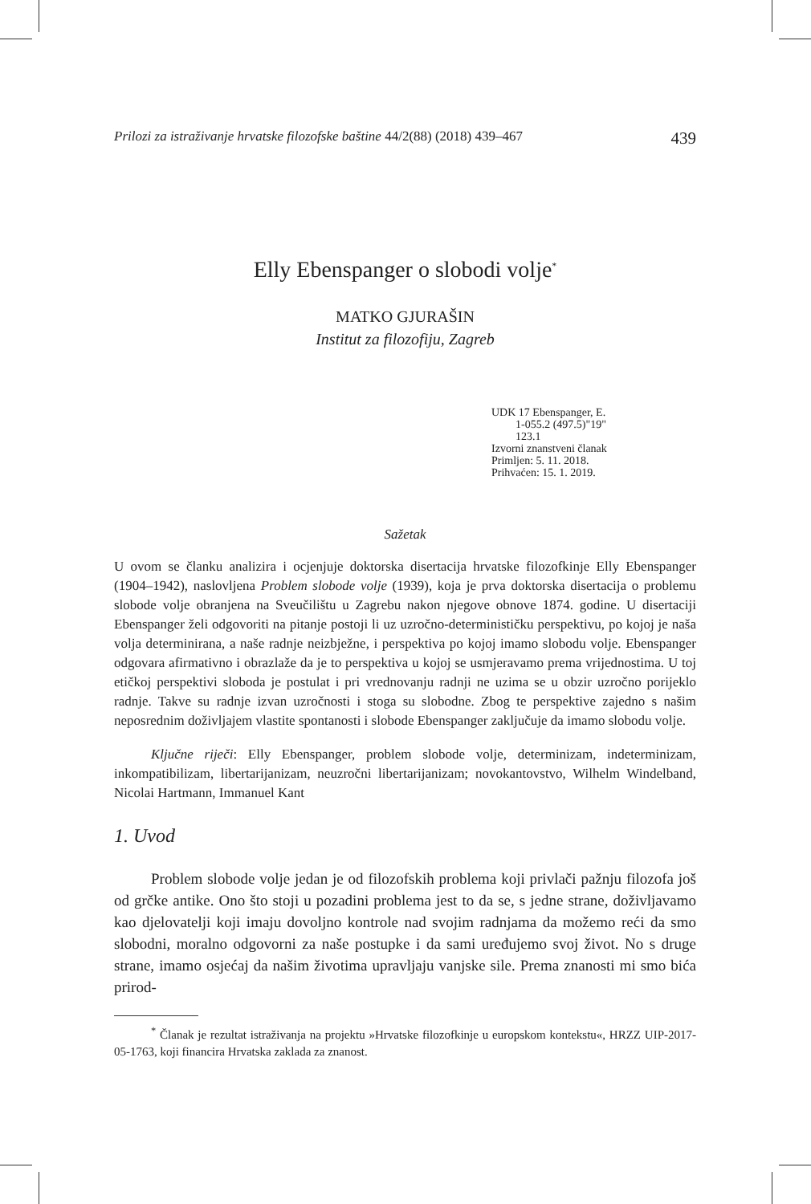Prilozi za istraživanje hrvatske filozofske baštine 44/2(88) (2018) 439–467 439
Elly Ebenspanger o slobodi volje<sup>*</sup>
MATKO GJURAŠIN
Institut za filozofiju, Zagreb
UDK 17 Ebenspanger, E.
1-055.2 (497.5)"19"
123.1
Izvorni znanstveni članak
Primljen: 5. 11. 2018.
Prihvaćen: 15. 1. 2019.
Sažetak
U ovom se članku analizira i ocjenjuje doktorska disertacija hrvatske filozofkinje Elly Ebenspanger (1904–1942), naslovljena Problem slobode volje (1939), koja je prva doktorska disertacija o problemu slobode volje obranjena na Sveučilištu u Zagrebu nakon njegove obnove 1874. godine. U disertaciji Ebenspanger želi odgovoriti na pitanje postoji li uz uzročno-determinističku perspektivu, po kojoj je naša volja determinirana, a naše radnje neizbježne, i perspektiva po kojoj imamo slobodu volje. Ebenspanger odgovara afirmativno i obrazlaže da je to perspektiva u kojoj se usmjeravamo prema vrijednostima. U toj etičkoj perspektivi sloboda je postulat i pri vrednovanju radnji ne uzima se u obzir uzročno porijeklo radnje. Takve su radnje izvan uzročnosti i stoga su slobodne. Zbog te perspektive zajedno s našim neposrednim doživljajem vlastite spontanosti i slobode Ebenspanger zaključuje da imamo slobodu volje.
Ključne riječi: Elly Ebenspanger, problem slobode volje, determinizam, indeterminizam, inkompatibilizam, libertarijanizam, neuzročni libertarijanizam; novokantovstvo, Wilhelm Windelband, Nicolai Hartmann, Immanuel Kant
1. Uvod
Problem slobode volje jedan je od filozofskih problema koji privlači pažnju filozofa još od grčke antike. Ono što stoji u pozadini problema jest to da se, s jedne strane, doživljavamo kao djelovatelji koji imaju dovoljno kontrole nad svojim radnjama da možemo reći da smo slobodni, moralno odgovorni za naše postupke i da sami uređujemo svoj život. No s druge strane, imamo osjećaj da našim životima upravljaju vanjske sile. Prema znanosti mi smo bića prirod-
<sup>*</sup> Članak je rezultat istraživanja na projektu »Hrvatske filozofkinje u europskom kontekstu«, HRZZ UIP-2017-05-1763, koji financira Hrvatska zaklada za znanost.